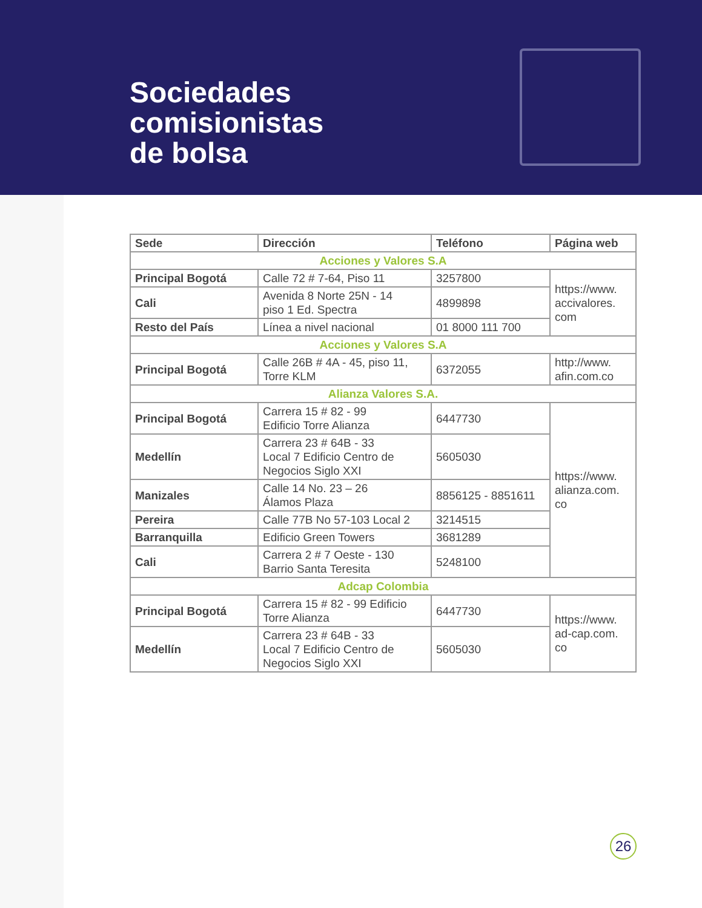Sociedades
comisionistas
de bolsa
| Sede | Dirección | Teléfono | Página web |
| --- | --- | --- | --- |
| Acciones y Valores S.A | | | |
| Principal Bogotá | Calle 72 # 7-64, Piso 11 | 3257800 | https://www. accivalores. com |
| Cali | Avenida 8 Norte 25N - 14 piso 1 Ed. Spectra | 4899898 | |
| Resto del País | Línea a nivel nacional | 01 8000 111 700 | |
| Acciones y Valores S.A | | | |
| Principal Bogotá | Calle 26B # 4A - 45, piso 11, Torre KLM | 6372055 | http://www. afin.com.co |
| Alianza Valores S.A. | | | |
| Principal Bogotá | Carrera 15 # 82 - 99 Edificio Torre Alianza | 6447730 | https://www. alianza.com. co |
| Medellín | Carrera 23 # 64B - 33 Local 7 Edificio Centro de Negocios Siglo XXI | 5605030 | |
| Manizales | Calle 14 No. 23 – 26 Álamos Plaza | 8856125 - 8851611 | |
| Pereira | Calle 77B No 57-103 Local 2 | 3214515 | |
| Barranquilla | Edificio Green Towers | 3681289 | |
| Cali | Carrera 2 # 7 Oeste - 130 Barrio Santa Teresita | 5248100 | |
| Adcap Colombia | | | |
| Principal Bogotá | Carrera 15 # 82 - 99 Edificio Torre Alianza | 6447730 | https://www. ad-cap.com. co |
| Medellín | Carrera 23 # 64B - 33 Local 7 Edificio Centro de Negocios Siglo XXI | 5605030 | |
26